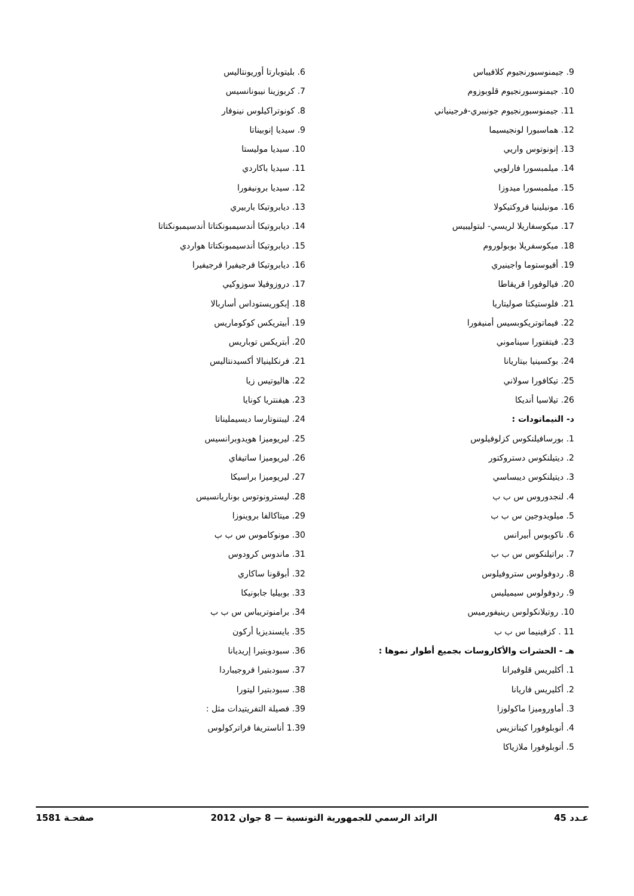9. جيمنوسبورنجيوم كلافيباس
10. جيمنوسبورنجيوم قلوبوزوم
11. جيمنوسبورنجيوم جونيبري-فرجينياني
12. هماسبورا لونجيسيما
13. إنونوتوس واريي
14. ميلمبسورا فارلويي
15. ميلمبسورا ميدوزا
16. مونيلينيا فروكتيكولا
17. ميكوسفاريلا لريسي- لبتوليبيس
18. ميكوسفريلا بوبولوروم
19. أفيوستوما واجينيري
20. فيالوفورا قريقاطا
21. فلوستيكتا صوليتاريا
22. فيماتوتريكوبسيس أمنيفورا
23. فيتفتورا سيناموني
24. بوكسينيا بيتاريانا
25. تيكافورا سولاني
26. تيلاسيا أنديكا
د- النيماتودات :
1. بورسافيلنكوس كزلوفيلوس
2. ديتيلنكوس دستروكتور
3. ديتيلنكوس ديبساسي
4. لنجدوروس س ب ب
5. ميلويدوجين س ب ب
6. ناكوبوس أبيرانس
7. براتيلنكوس س ب ب
8. ردوفولوس ستروفيلوس
9. ردوفولوس سيميليس
10. روتيلانكولوس رينيفورميس
11 . كزفينيما س ب ب
هـ - الحشرات والأكاروسات بجميع أطوار نموها :
1. أكليريس قلوفيرانا
2. أكليريس فاريانا
3. أماوروميزا ماكولوزا
4. أنوبلوفورا كينانزيس
5. أنوبلوفورا ملازياكا
6. بليتوبارتا أوريونتاليس
7. كربوزينا نيبونانسيس
8. كونوتراكيلوس نينوفار
9. سيديا إنوبيناتا
10. سيديا موليستا
11. سيديا باكاردي
12. سيديا برونيفورا
13. ديابروتيكا باربيري
14. ديابروتيكا أندسيمبونكتاتا أندسيمبونكتاتا
15. ديابروتيكا أندسيمبونكتاتا هواردي
16. ديابروتيكا فرجيفيرا فرجيفيرا
17. دروزوفيلا سوزوكيي
18. إبكوريستوداس أساربالا
19. أبيتريكس كوكوماريس
20. أبتريكس توباريس
21. فرنكلينيالا أكسيدنتاليس
22. هاليوتيس زيا
23. هيفنتريا كونايا
24. ليبتنوتارسا ديسيمليناتا
25. ليريوميزا هويدوبرانسيس
26. ليريوميزا ساتيفاي
27. ليريوميزا براسيكا
28. ليسترونوتوس بوناريانسيس
29. ميتاكالفا بروينوزا
30. مونوكاموس س ب ب
31. ماندوس كرودوس
32. أبوقونا ساكاري
33. بوبيليا جابونيكا
34. برامنوتريباس س ب ب
35. بايسنديزيا أركون
36. سبودوبتيرا إريديانا
37. سبودبتيرا فروجيباردا
38. سبودبتيرا ليتورا
39. فصيلة التفريتيدات مثل :
1.39 أناستريفا فراتركولوس
عـدد 45 الرائد الرسمي للجمهورية التونسية — 8 جوان 2012 صفحـة 1581